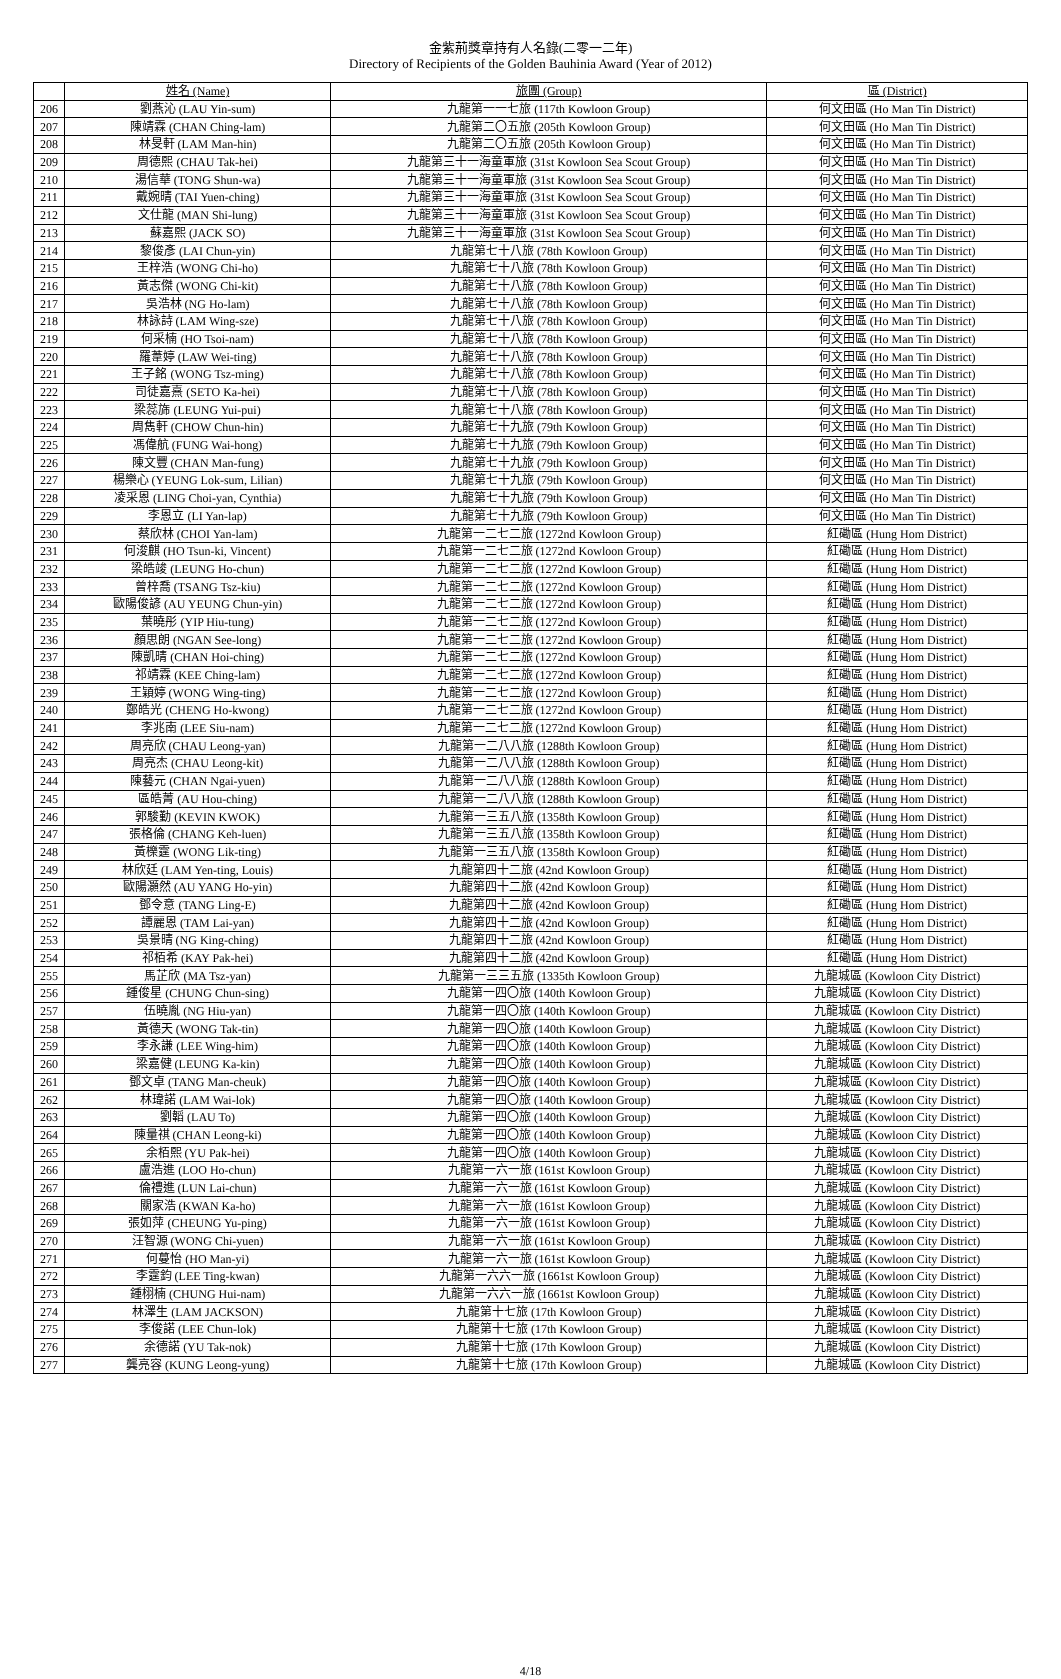金紫荊獎章持有人名錄(二零一二年)
Directory of Recipients of the Golden Bauhinia Award (Year of 2012)
| | 姓名 (Name) | 旅團 (Group) | 區 (District) |
| --- | --- | --- | --- |
| 206 | 劉燕沁 (LAU Yin-sum) | 九龍第一一七旅 (117th Kowloon Group) | 何文田區 (Ho Man Tin District) |
| 207 | 陳靖霖 (CHAN Ching-lam) | 九龍第二〇五旅 (205th Kowloon Group) | 何文田區 (Ho Man Tin District) |
| 208 | 林旻軒 (LAM Man-hin) | 九龍第二〇五旅 (205th Kowloon Group) | 何文田區 (Ho Man Tin District) |
| 209 | 周德熙 (CHAU Tak-hei) | 九龍第三十一海童軍旅 (31st Kowloon Sea Scout Group) | 何文田區 (Ho Man Tin District) |
| 210 | 湯信華 (TONG Shun-wa) | 九龍第三十一海童軍旅 (31st Kowloon Sea Scout Group) | 何文田區 (Ho Man Tin District) |
| 211 | 戴婉晴 (TAI Yuen-ching) | 九龍第三十一海童軍旅 (31st Kowloon Sea Scout Group) | 何文田區 (Ho Man Tin District) |
| 212 | 文仕龍 (MAN Shi-lung) | 九龍第三十一海童軍旅 (31st Kowloon Sea Scout Group) | 何文田區 (Ho Man Tin District) |
| 213 | 蘇嘉熙 (JACK SO) | 九龍第三十一海童軍旅 (31st Kowloon Sea Scout Group) | 何文田區 (Ho Man Tin District) |
| 214 | 黎俊彥 (LAI Chun-yin) | 九龍第七十八旅 (78th Kowloon Group) | 何文田區 (Ho Man Tin District) |
| 215 | 王梓浩 (WONG Chi-ho) | 九龍第七十八旅 (78th Kowloon Group) | 何文田區 (Ho Man Tin District) |
| 216 | 黃志傑 (WONG Chi-kit) | 九龍第七十八旅 (78th Kowloon Group) | 何文田區 (Ho Man Tin District) |
| 217 | 吳浩林 (NG Ho-lam) | 九龍第七十八旅 (78th Kowloon Group) | 何文田區 (Ho Man Tin District) |
| 218 | 林詠詩 (LAM Wing-sze) | 九龍第七十八旅 (78th Kowloon Group) | 何文田區 (Ho Man Tin District) |
| 219 | 何采楠 (HO Tsoi-nam) | 九龍第七十八旅 (78th Kowloon Group) | 何文田區 (Ho Man Tin District) |
| 220 | 羅葦婷 (LAW Wei-ting) | 九龍第七十八旅 (78th Kowloon Group) | 何文田區 (Ho Man Tin District) |
| 221 | 王子銘 (WONG Tsz-ming) | 九龍第七十八旅 (78th Kowloon Group) | 何文田區 (Ho Man Tin District) |
| 222 | 司徒嘉熹 (SETO Ka-hei) | 九龍第七十八旅 (78th Kowloon Group) | 何文田區 (Ho Man Tin District) |
| 223 | 梁蕊旆 (LEUNG Yui-pui) | 九龍第七十八旅 (78th Kowloon Group) | 何文田區 (Ho Man Tin District) |
| 224 | 周雋軒 (CHOW Chun-hin) | 九龍第七十九旅 (79th Kowloon Group) | 何文田區 (Ho Man Tin District) |
| 225 | 馮偉航 (FUNG Wai-hong) | 九龍第七十九旅 (79th Kowloon Group) | 何文田區 (Ho Man Tin District) |
| 226 | 陳文豐 (CHAN Man-fung) | 九龍第七十九旅 (79th Kowloon Group) | 何文田區 (Ho Man Tin District) |
| 227 | 楊樂心 (YEUNG Lok-sum, Lilian) | 九龍第七十九旅 (79th Kowloon Group) | 何文田區 (Ho Man Tin District) |
| 228 | 凌采恩 (LING Choi-yan, Cynthia) | 九龍第七十九旅 (79th Kowloon Group) | 何文田區 (Ho Man Tin District) |
| 229 | 李恩立 (LI Yan-lap) | 九龍第七十九旅 (79th Kowloon Group) | 何文田區 (Ho Man Tin District) |
| 230 | 蔡欣林 (CHOI Yan-lam) | 九龍第一二七二旅 (1272nd Kowloon Group) | 紅磡區 (Hung Hom District) |
| 231 | 何浚麒 (HO Tsun-ki, Vincent) | 九龍第一二七二旅 (1272nd Kowloon Group) | 紅磡區 (Hung Hom District) |
| 232 | 梁皓竣 (LEUNG Ho-chun) | 九龍第一二七二旅 (1272nd Kowloon Group) | 紅磡區 (Hung Hom District) |
| 233 | 曾梓喬 (TSANG Tsz-kiu) | 九龍第一二七二旅 (1272nd Kowloon Group) | 紅磡區 (Hung Hom District) |
| 234 | 歐陽俊諺 (AU YEUNG Chun-yin) | 九龍第一二七二旅 (1272nd Kowloon Group) | 紅磡區 (Hung Hom District) |
| 235 | 葉曉彤 (YIP Hiu-tung) | 九龍第一二七二旅 (1272nd Kowloon Group) | 紅磡區 (Hung Hom District) |
| 236 | 顏思朗 (NGAN See-long) | 九龍第一二七二旅 (1272nd Kowloon Group) | 紅磡區 (Hung Hom District) |
| 237 | 陳凱晴 (CHAN Hoi-ching) | 九龍第一二七二旅 (1272nd Kowloon Group) | 紅磡區 (Hung Hom District) |
| 238 | 祁靖霖 (KEE Ching-lam) | 九龍第一二七二旅 (1272nd Kowloon Group) | 紅磡區 (Hung Hom District) |
| 239 | 王穎婷 (WONG Wing-ting) | 九龍第一二七二旅 (1272nd Kowloon Group) | 紅磡區 (Hung Hom District) |
| 240 | 鄭皓光 (CHENG Ho-kwong) | 九龍第一二七二旅 (1272nd Kowloon Group) | 紅磡區 (Hung Hom District) |
| 241 | 李兆南 (LEE Siu-nam) | 九龍第一二七二旅 (1272nd Kowloon Group) | 紅磡區 (Hung Hom District) |
| 242 | 周亮欣 (CHAU Leong-yan) | 九龍第一二八八旅 (1288th Kowloon Group) | 紅磡區 (Hung Hom District) |
| 243 | 周亮杰 (CHAU Leong-kit) | 九龍第一二八八旅 (1288th Kowloon Group) | 紅磡區 (Hung Hom District) |
| 244 | 陳藝元 (CHAN Ngai-yuen) | 九龍第一二八八旅 (1288th Kowloon Group) | 紅磡區 (Hung Hom District) |
| 245 | 區皓菁 (AU Hou-ching) | 九龍第一二八八旅 (1288th Kowloon Group) | 紅磡區 (Hung Hom District) |
| 246 | 郭駿勤 (KEVIN KWOK) | 九龍第一三五八旅 (1358th Kowloon Group) | 紅磡區 (Hung Hom District) |
| 247 | 張格倫 (CHANG Keh-luen) | 九龍第一三五八旅 (1358th Kowloon Group) | 紅磡區 (Hung Hom District) |
| 248 | 黃櫟霆 (WONG Lik-ting) | 九龍第一三五八旅 (1358th Kowloon Group) | 紅磡區 (Hung Hom District) |
| 249 | 林欣廷 (LAM Yen-ting, Louis) | 九龍第四十二旅 (42nd Kowloon Group) | 紅磡區 (Hung Hom District) |
| 250 | 歐陽灝然 (AU YANG Ho-yin) | 九龍第四十二旅 (42nd Kowloon Group) | 紅磡區 (Hung Hom District) |
| 251 | 鄧令意 (TANG Ling-E) | 九龍第四十二旅 (42nd Kowloon Group) | 紅磡區 (Hung Hom District) |
| 252 | 譚麗恩 (TAM Lai-yan) | 九龍第四十二旅 (42nd Kowloon Group) | 紅磡區 (Hung Hom District) |
| 253 | 吳景晴 (NG King-ching) | 九龍第四十二旅 (42nd Kowloon Group) | 紅磡區 (Hung Hom District) |
| 254 | 祁栢希 (KAY Pak-hei) | 九龍第四十二旅 (42nd Kowloon Group) | 紅磡區 (Hung Hom District) |
| 255 | 馬芷欣 (MA Tsz-yan) | 九龍第一三三五旅 (1335th Kowloon Group) | 九龍城區 (Kowloon City District) |
| 256 | 鍾俊星 (CHUNG Chun-sing) | 九龍第一四〇旅 (140th Kowloon Group) | 九龍城區 (Kowloon City District) |
| 257 | 伍曉胤 (NG Hiu-yan) | 九龍第一四〇旅 (140th Kowloon Group) | 九龍城區 (Kowloon City District) |
| 258 | 黃德天 (WONG Tak-tin) | 九龍第一四〇旅 (140th Kowloon Group) | 九龍城區 (Kowloon City District) |
| 259 | 李永謙 (LEE Wing-him) | 九龍第一四〇旅 (140th Kowloon Group) | 九龍城區 (Kowloon City District) |
| 260 | 梁嘉健 (LEUNG Ka-kin) | 九龍第一四〇旅 (140th Kowloon Group) | 九龍城區 (Kowloon City District) |
| 261 | 鄧文卓 (TANG Man-cheuk) | 九龍第一四〇旅 (140th Kowloon Group) | 九龍城區 (Kowloon City District) |
| 262 | 林瑋諾 (LAM Wai-lok) | 九龍第一四〇旅 (140th Kowloon Group) | 九龍城區 (Kowloon City District) |
| 263 | 劉韜 (LAU To) | 九龍第一四〇旅 (140th Kowloon Group) | 九龍城區 (Kowloon City District) |
| 264 | 陳量祺 (CHAN Leong-ki) | 九龍第一四〇旅 (140th Kowloon Group) | 九龍城區 (Kowloon City District) |
| 265 | 余栢熙 (YU Pak-hei) | 九龍第一四〇旅 (140th Kowloon Group) | 九龍城區 (Kowloon City District) |
| 266 | 盧浩進 (LOO Ho-chun) | 九龍第一六一旅 (161st Kowloon Group) | 九龍城區 (Kowloon City District) |
| 267 | 倫禮進 (LUN Lai-chun) | 九龍第一六一旅 (161st Kowloon Group) | 九龍城區 (Kowloon City District) |
| 268 | 關家浩 (KWAN Ka-ho) | 九龍第一六一旅 (161st Kowloon Group) | 九龍城區 (Kowloon City District) |
| 269 | 張如萍 (CHEUNG Yu-ping) | 九龍第一六一旅 (161st Kowloon Group) | 九龍城區 (Kowloon City District) |
| 270 | 汪智源 (WONG Chi-yuen) | 九龍第一六一旅 (161st Kowloon Group) | 九龍城區 (Kowloon City District) |
| 271 | 何蔓怡 (HO Man-yi) | 九龍第一六一旅 (161st Kowloon Group) | 九龍城區 (Kowloon City District) |
| 272 | 李霆鈞 (LEE Ting-kwan) | 九龍第一六六一旅 (1661st Kowloon Group) | 九龍城區 (Kowloon City District) |
| 273 | 鍾栩楠 (CHUNG Hui-nam) | 九龍第一六六一旅 (1661st Kowloon Group) | 九龍城區 (Kowloon City District) |
| 274 | 林澤生 (LAM JACKSON) | 九龍第十七旅 (17th Kowloon Group) | 九龍城區 (Kowloon City District) |
| 275 | 李俊諾 (LEE Chun-lok) | 九龍第十七旅 (17th Kowloon Group) | 九龍城區 (Kowloon City District) |
| 276 | 余德諾 (YU Tak-nok) | 九龍第十七旅 (17th Kowloon Group) | 九龍城區 (Kowloon City District) |
| 277 | 龔亮容 (KUNG Leong-yung) | 九龍第十七旅 (17th Kowloon Group) | 九龍城區 (Kowloon City District) |
4/18